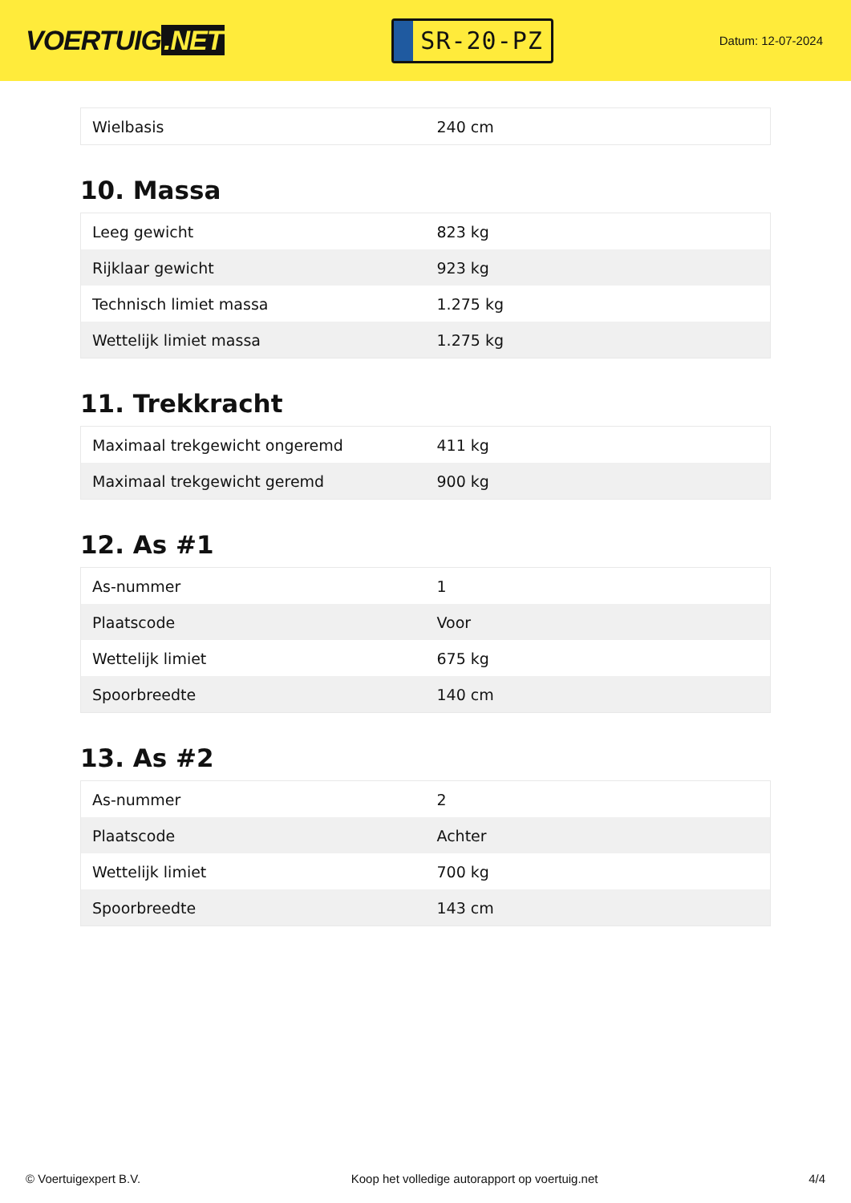VOERTUIG.NET
SR-20-PZ
Datum: 12-07-2024
| Wielbasis | 240 cm |
10. Massa
| Leeg gewicht | 823 kg |
| Rijklaar gewicht | 923 kg |
| Technisch limiet massa | 1.275 kg |
| Wettelijk limiet massa | 1.275 kg |
11. Trekkracht
| Maximaal trekgewicht ongeremd | 411 kg |
| Maximaal trekgewicht geremd | 900 kg |
12. As #1
| As-nummer | 1 |
| Plaatscode | Voor |
| Wettelijk limiet | 675 kg |
| Spoorbreedte | 140 cm |
13. As #2
| As-nummer | 2 |
| Plaatscode | Achter |
| Wettelijk limiet | 700 kg |
| Spoorbreedte | 143 cm |
© Voertuigexpert B.V. Koop het volledige autorapport op voertuig.net 4/4